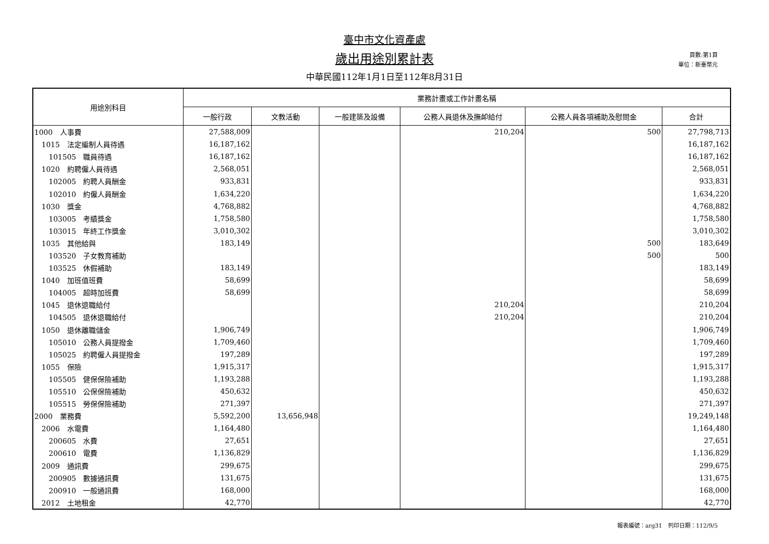臺中市文化資產處
歲出用途別累計表
中華民國112年1月1日至112年8月31日
頁數:第1頁
單位：新臺幣元
| 用途別科目 | 業務計畫或工作計畫名稱 | | | | | |
| --- | --- | --- | --- | --- | --- | --- |
| | 一般行政 | 文教活動 | 一般建築及設備 | 公務人員退休及撫卹給付 | 公務人員各項補助及慰問金 | 合計 |
| 1000 人事費 | 27,588,009 | | | 210,204 | 500 | 27,798,713 |
| 1015 法定編制人員待遇 | 16,187,162 | | | | | 16,187,162 |
| 101505 職員待遇 | 16,187,162 | | | | | 16,187,162 |
| 1020 約聘僱人員待遇 | 2,568,051 | | | | | 2,568,051 |
| 102005 約聘人員酬金 | 933,831 | | | | | 933,831 |
| 102010 約僱人員酬金 | 1,634,220 | | | | | 1,634,220 |
| 1030 獎金 | 4,768,882 | | | | | 4,768,882 |
| 103005 考績獎金 | 1,758,580 | | | | | 1,758,580 |
| 103015 年終工作獎金 | 3,010,302 | | | | | 3,010,302 |
| 1035 其他給與 | 183,149 | | | | 500 | 183,649 |
| 103520 子女教育補助 | | | | | 500 | 500 |
| 103525 休假補助 | 183,149 | | | | | 183,149 |
| 1040 加班值班費 | 58,699 | | | | | 58,699 |
| 104005 超時加班費 | 58,699 | | | | | 58,699 |
| 1045 退休退職給付 | | | | 210,204 | | 210,204 |
| 104505 退休退職給付 | | | | 210,204 | | 210,204 |
| 1050 退休離職儲金 | 1,906,749 | | | | | 1,906,749 |
| 105010 公務人員提撥金 | 1,709,460 | | | | | 1,709,460 |
| 105025 約聘僱人員提撥金 | 197,289 | | | | | 197,289 |
| 1055 保險 | 1,915,317 | | | | | 1,915,317 |
| 105505 健保保險補助 | 1,193,288 | | | | | 1,193,288 |
| 105510 公保保險補助 | 450,632 | | | | | 450,632 |
| 105515 勞保保險補助 | 271,397 | | | | | 271,397 |
| 2000 業務費 | 5,592,200 | 13,656,948 | | | | 19,249,148 |
| 2006 水電費 | 1,164,480 | | | | | 1,164,480 |
| 200605 水費 | 27,651 | | | | | 27,651 |
| 200610 電費 | 1,136,829 | | | | | 1,136,829 |
| 2009 通訊費 | 299,675 | | | | | 299,675 |
| 200905 數據通訊費 | 131,675 | | | | | 131,675 |
| 200910 一般通訊費 | 168,000 | | | | | 168,000 |
| 2012 土地租金 | 42,770 | | | | | 42,770 |
報表編號：arg31　列印日期：112/9/5